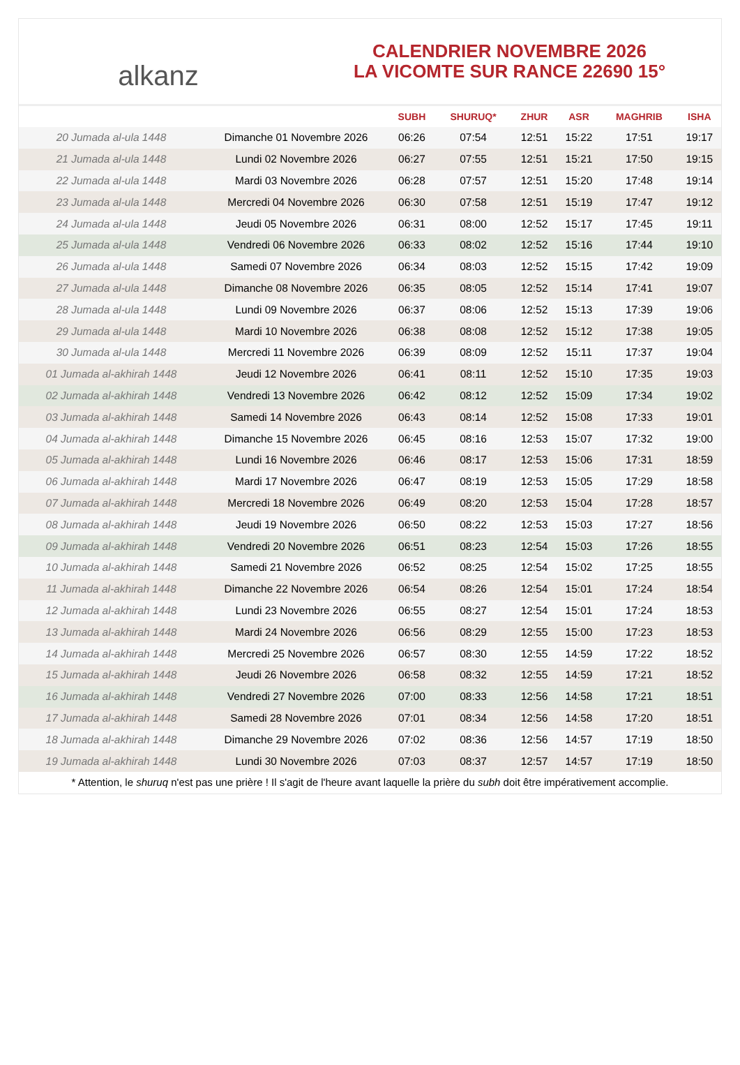alkanz
CALENDRIER NOVEMBRE 2026
LA VICOMTE SUR RANCE 22690 15°
| | | SUBH | SHURUQ* | ZHUR | ASR | MAGHRIB | ISHA |
| --- | --- | --- | --- | --- | --- | --- | --- |
| 20 Jumada al-ula 1448 | Dimanche 01 Novembre 2026 | 06:26 | 07:54 | 12:51 | 15:22 | 17:51 | 19:17 |
| 21 Jumada al-ula 1448 | Lundi 02 Novembre 2026 | 06:27 | 07:55 | 12:51 | 15:21 | 17:50 | 19:15 |
| 22 Jumada al-ula 1448 | Mardi 03 Novembre 2026 | 06:28 | 07:57 | 12:51 | 15:20 | 17:48 | 19:14 |
| 23 Jumada al-ula 1448 | Mercredi 04 Novembre 2026 | 06:30 | 07:58 | 12:51 | 15:19 | 17:47 | 19:12 |
| 24 Jumada al-ula 1448 | Jeudi 05 Novembre 2026 | 06:31 | 08:00 | 12:52 | 15:17 | 17:45 | 19:11 |
| 25 Jumada al-ula 1448 | Vendredi 06 Novembre 2026 | 06:33 | 08:02 | 12:52 | 15:16 | 17:44 | 19:10 |
| 26 Jumada al-ula 1448 | Samedi 07 Novembre 2026 | 06:34 | 08:03 | 12:52 | 15:15 | 17:42 | 19:09 |
| 27 Jumada al-ula 1448 | Dimanche 08 Novembre 2026 | 06:35 | 08:05 | 12:52 | 15:14 | 17:41 | 19:07 |
| 28 Jumada al-ula 1448 | Lundi 09 Novembre 2026 | 06:37 | 08:06 | 12:52 | 15:13 | 17:39 | 19:06 |
| 29 Jumada al-ula 1448 | Mardi 10 Novembre 2026 | 06:38 | 08:08 | 12:52 | 15:12 | 17:38 | 19:05 |
| 30 Jumada al-ula 1448 | Mercredi 11 Novembre 2026 | 06:39 | 08:09 | 12:52 | 15:11 | 17:37 | 19:04 |
| 01 Jumada al-akhirah 1448 | Jeudi 12 Novembre 2026 | 06:41 | 08:11 | 12:52 | 15:10 | 17:35 | 19:03 |
| 02 Jumada al-akhirah 1448 | Vendredi 13 Novembre 2026 | 06:42 | 08:12 | 12:52 | 15:09 | 17:34 | 19:02 |
| 03 Jumada al-akhirah 1448 | Samedi 14 Novembre 2026 | 06:43 | 08:14 | 12:52 | 15:08 | 17:33 | 19:01 |
| 04 Jumada al-akhirah 1448 | Dimanche 15 Novembre 2026 | 06:45 | 08:16 | 12:53 | 15:07 | 17:32 | 19:00 |
| 05 Jumada al-akhirah 1448 | Lundi 16 Novembre 2026 | 06:46 | 08:17 | 12:53 | 15:06 | 17:31 | 18:59 |
| 06 Jumada al-akhirah 1448 | Mardi 17 Novembre 2026 | 06:47 | 08:19 | 12:53 | 15:05 | 17:29 | 18:58 |
| 07 Jumada al-akhirah 1448 | Mercredi 18 Novembre 2026 | 06:49 | 08:20 | 12:53 | 15:04 | 17:28 | 18:57 |
| 08 Jumada al-akhirah 1448 | Jeudi 19 Novembre 2026 | 06:50 | 08:22 | 12:53 | 15:03 | 17:27 | 18:56 |
| 09 Jumada al-akhirah 1448 | Vendredi 20 Novembre 2026 | 06:51 | 08:23 | 12:54 | 15:03 | 17:26 | 18:55 |
| 10 Jumada al-akhirah 1448 | Samedi 21 Novembre 2026 | 06:52 | 08:25 | 12:54 | 15:02 | 17:25 | 18:55 |
| 11 Jumada al-akhirah 1448 | Dimanche 22 Novembre 2026 | 06:54 | 08:26 | 12:54 | 15:01 | 17:24 | 18:54 |
| 12 Jumada al-akhirah 1448 | Lundi 23 Novembre 2026 | 06:55 | 08:27 | 12:54 | 15:01 | 17:24 | 18:53 |
| 13 Jumada al-akhirah 1448 | Mardi 24 Novembre 2026 | 06:56 | 08:29 | 12:55 | 15:00 | 17:23 | 18:53 |
| 14 Jumada al-akhirah 1448 | Mercredi 25 Novembre 2026 | 06:57 | 08:30 | 12:55 | 14:59 | 17:22 | 18:52 |
| 15 Jumada al-akhirah 1448 | Jeudi 26 Novembre 2026 | 06:58 | 08:32 | 12:55 | 14:59 | 17:21 | 18:52 |
| 16 Jumada al-akhirah 1448 | Vendredi 27 Novembre 2026 | 07:00 | 08:33 | 12:56 | 14:58 | 17:21 | 18:51 |
| 17 Jumada al-akhirah 1448 | Samedi 28 Novembre 2026 | 07:01 | 08:34 | 12:56 | 14:58 | 17:20 | 18:51 |
| 18 Jumada al-akhirah 1448 | Dimanche 29 Novembre 2026 | 07:02 | 08:36 | 12:56 | 14:57 | 17:19 | 18:50 |
| 19 Jumada al-akhirah 1448 | Lundi 30 Novembre 2026 | 07:03 | 08:37 | 12:57 | 14:57 | 17:19 | 18:50 |
* Attention, le shuruq n'est pas une prière ! Il s'agit de l'heure avant laquelle la prière du subh doit être impérativement accomplie.